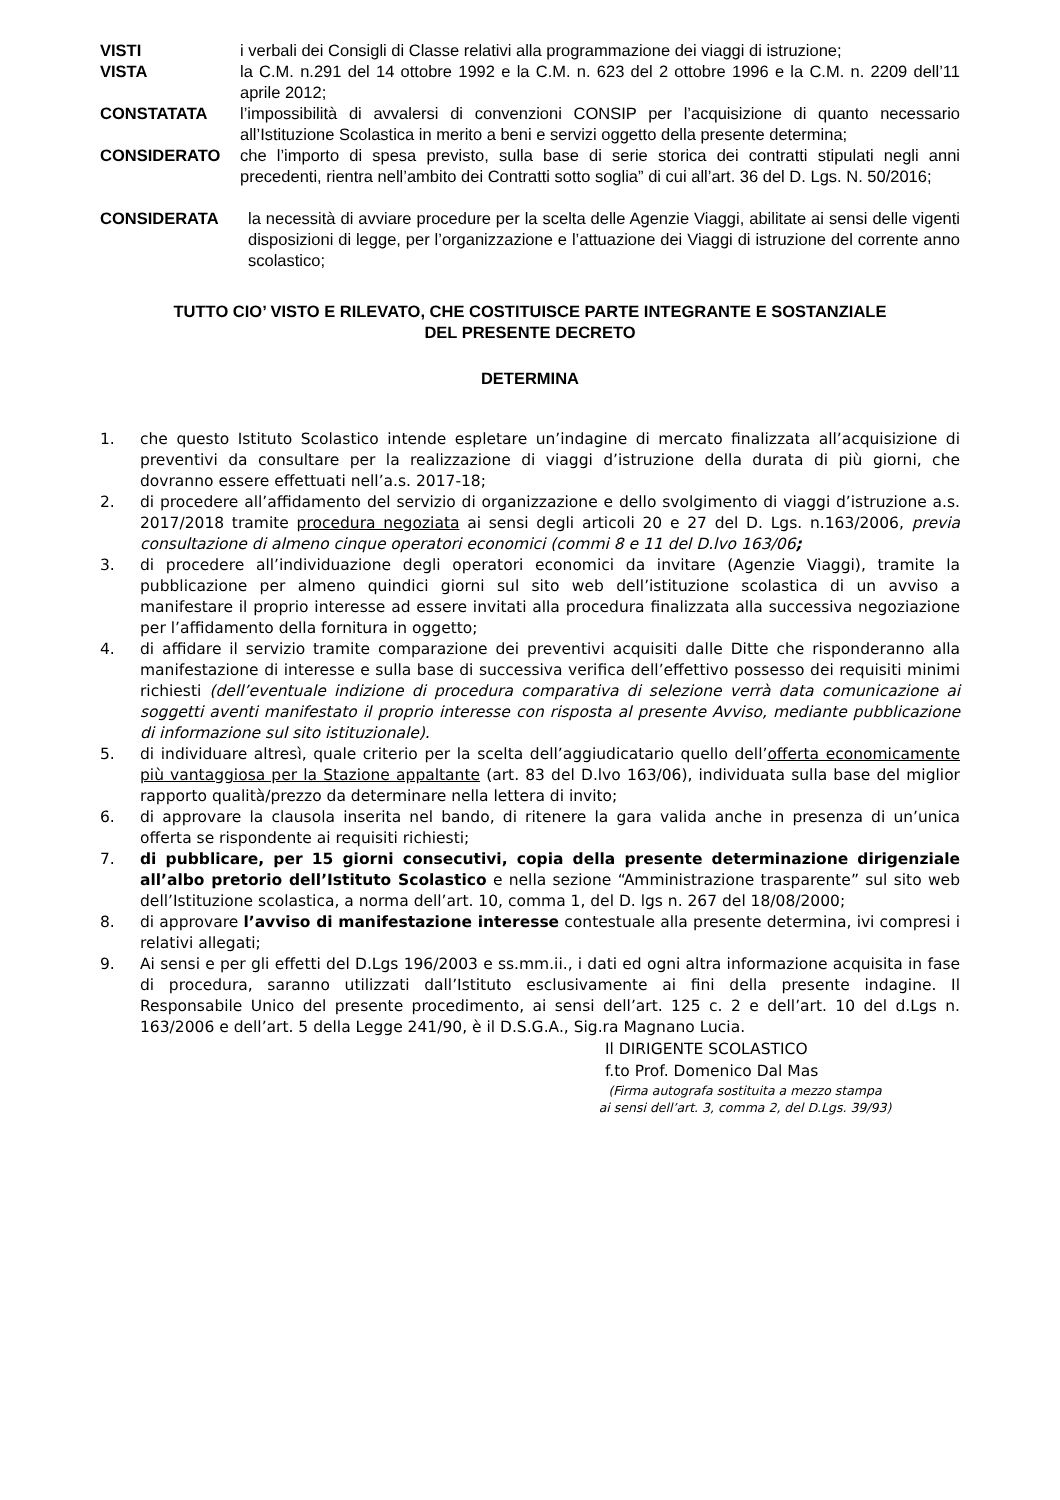VISTI i verbali dei Consigli di Classe relativi alla programmazione dei viaggi di istruzione;
VISTA la C.M. n.291 del 14 ottobre 1992 e la C.M. n. 623 del 2 ottobre 1996 e la C.M. n. 2209 dell’11 aprile 2012;
CONSTATATA l’impossibilità di avvalersi di convenzioni CONSIP per l’acquisizione di quanto necessario all’Istituzione Scolastica in merito a beni e servizi oggetto della presente determina;
CONSIDERATO che l’importo di spesa previsto, sulla base di serie storica dei contratti stipulati negli anni precedenti, rientra nell’ambito dei Contratti sotto soglia” di cui all’art. 36 del D. Lgs. N. 50/2016;
CONSIDERATA la necessità di avviare procedure per la scelta delle Agenzie Viaggi, abilitate ai sensi delle vigenti disposizioni di legge, per l’organizzazione e l’attuazione dei Viaggi di istruzione del corrente anno scolastico;
TUTTO CIO’ VISTO E RILEVATO, CHE COSTITUISCE PARTE INTEGRANTE E SOSTANZIALE
DEL PRESENTE DECRETO
DETERMINA
1. che questo Istituto Scolastico intende espletare un’indagine di mercato finalizzata all’acquisizione di preventivi da consultare per la realizzazione di viaggi d’istruzione della durata di più giorni, che dovranno essere effettuati nell’a.s. 2017-18;
2. di procedere all’affidamento del servizio di organizzazione e dello svolgimento di viaggi d’istruzione a.s. 2017/2018 tramite procedura negoziata ai sensi degli articoli 20 e 27 del D. Lgs. n.163/2006, previa consultazione di almeno cinque operatori economici (commi 8 e 11 del D.lvo 163/06;
3. di procedere all’individuazione degli operatori economici da invitare (Agenzie Viaggi), tramite la pubblicazione per almeno quindici giorni sul sito web dell’istituzione scolastica di un avviso a manifestare il proprio interesse ad essere invitati alla procedura finalizzata alla successiva negoziazione per l’affidamento della fornitura in oggetto;
4. di affidare il servizio tramite comparazione dei preventivi acquisiti dalle Ditte che risponderanno alla manifestazione di interesse e sulla base di successiva verifica dell’effettivo possesso dei requisiti minimi richiesti (dell’eventuale indizione di procedura comparativa di selezione verrà data comunicazione ai soggetti aventi manifestato il proprio interesse con risposta al presente Avviso, mediante pubblicazione di informazione sul sito istituzionale).
5. di individuare altresì, quale criterio per la scelta dell’aggiudicatario quello dell’offerta economicamente più vantaggiosa per la Stazione appaltante (art. 83 del D.lvo 163/06), individuata sulla base del miglior rapporto qualità/prezzo da determinare nella lettera di invito;
6. di approvare la clausola inserita nel bando, di ritenere la gara valida anche in presenza di un’unica offerta se rispondente ai requisiti richiesti;
7. di pubblicare, per 15 giorni consecutivi, copia della presente determinazione dirigenziale all’albo pretorio dell’Istituto Scolastico e nella sezione “Amministrazione trasparente” sul sito web dell’Istituzione scolastica, a norma dell’art. 10, comma 1, del D. lgs n. 267 del 18/08/2000;
8. di approvare l’avviso di manifestazione interesse contestuale alla presente determina, ivi compresi i relativi allegati;
9. Ai sensi e per gli effetti del D.Lgs 196/2003 e ss.mm.ii., i dati ed ogni altra informazione acquisita in fase di procedura, saranno utilizzati dall’Istituto esclusivamente ai fini della presente indagine. Il Responsabile Unico del presente procedimento, ai sensi dell’art. 125 c. 2 e dell’art. 10 del d.Lgs n. 163/2006 e dell’art. 5 della Legge 241/90, è il D.S.G.A., Sig.ra Magnano Lucia.
Il DIRIGENTE SCOLASTICO
f.to Prof. Domenico Dal Mas
(Firma autografa sostituita a mezzo stampa
ai sensi dell’art. 3, comma 2, del D.Lgs. 39/93)